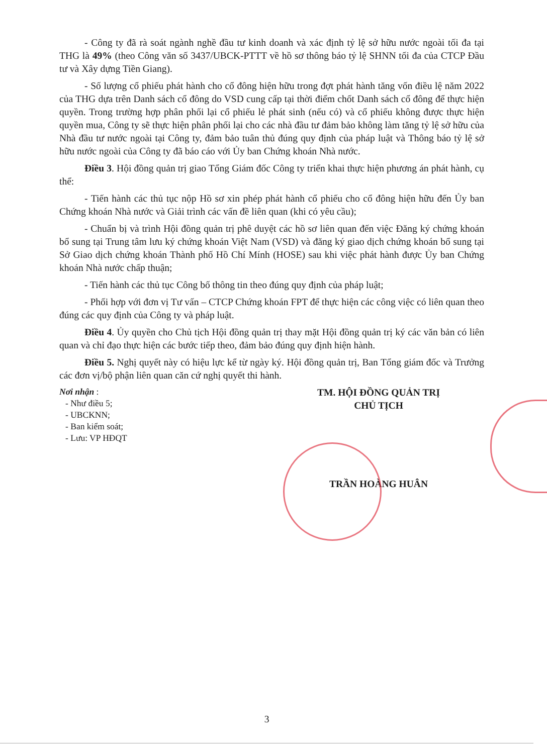- Công ty đã rà soát ngành nghề đầu tư kinh doanh và xác định tỷ lệ sở hữu nước ngoài tối đa tại THG là 49% (theo Công văn số 3437/UBCK-PTTT về hồ sơ thông báo tỷ lệ SHNN tối đa của CTCP Đầu tư và Xây dựng Tiền Giang).
- Số lượng cổ phiếu phát hành cho cổ đông hiện hữu trong đợt phát hành tăng vốn điều lệ năm 2022 của THG dựa trên Danh sách cổ đông do VSD cung cấp tại thời điểm chốt Danh sách cổ đông để thực hiện quyền. Trong trường hợp phân phối lại cổ phiếu lẻ phát sinh (nếu có) và cổ phiếu không được thực hiện quyền mua, Công ty sẽ thực hiện phân phối lại cho các nhà đầu tư đảm bảo không làm tăng tỷ lệ sở hữu của Nhà đầu tư nước ngoài tại Công ty, đảm bảo tuân thủ đúng quy định của pháp luật và Thông báo tỷ lệ sở hữu nước ngoài của Công ty đã báo cáo với Ủy ban Chứng khoán Nhà nước.
Điều 3. Hội đồng quản trị giao Tổng Giám đốc Công ty triển khai thực hiện phương án phát hành, cụ thể:
- Tiến hành các thủ tục nộp Hồ sơ xin phép phát hành cổ phiếu cho cổ đông hiện hữu đến Ủy ban Chứng khoán Nhà nước và Giải trình các vấn đề liên quan (khi có yêu cầu);
- Chuẩn bị và trình Hội đồng quản trị phê duyệt các hồ sơ liên quan đến việc Đăng ký chứng khoán bổ sung tại Trung tâm lưu ký chứng khoán Việt Nam (VSD) và đăng ký giao dịch chứng khoán bổ sung tại Sở Giao dịch chứng khoán Thành phố Hồ Chí Mính (HOSE) sau khi việc phát hành được Ủy ban Chứng khoán Nhà nước chấp thuận;
- Tiến hành các thủ tục Công bố thông tin theo đúng quy định của pháp luật;
- Phối hợp với đơn vị Tư vấn – CTCP Chứng khoán FPT để thực hiện các công việc có liên quan theo đúng các quy định của Công ty và pháp luật.
Điều 4. Ủy quyền cho Chủ tịch Hội đồng quản trị thay mặt Hội đồng quản trị ký các văn bản có liên quan và chỉ đạo thực hiện các bước tiếp theo, đảm bảo đúng quy định hiện hành.
Điều 5. Nghị quyết này có hiệu lực kể từ ngày ký. Hội đồng quản trị, Ban Tổng giám đốc và Trưởng các đơn vị/bộ phận liên quan căn cứ nghị quyết thi hành.
Nơi nhận :
- Như điều 5;
- UBCKNN;
- Ban kiểm soát;
- Lưu: VP HĐQT
TM. HỘI ĐỒNG QUẢN TRỊ
CHỦ TỊCH
TRẦN HOÀNG HUÂN
3